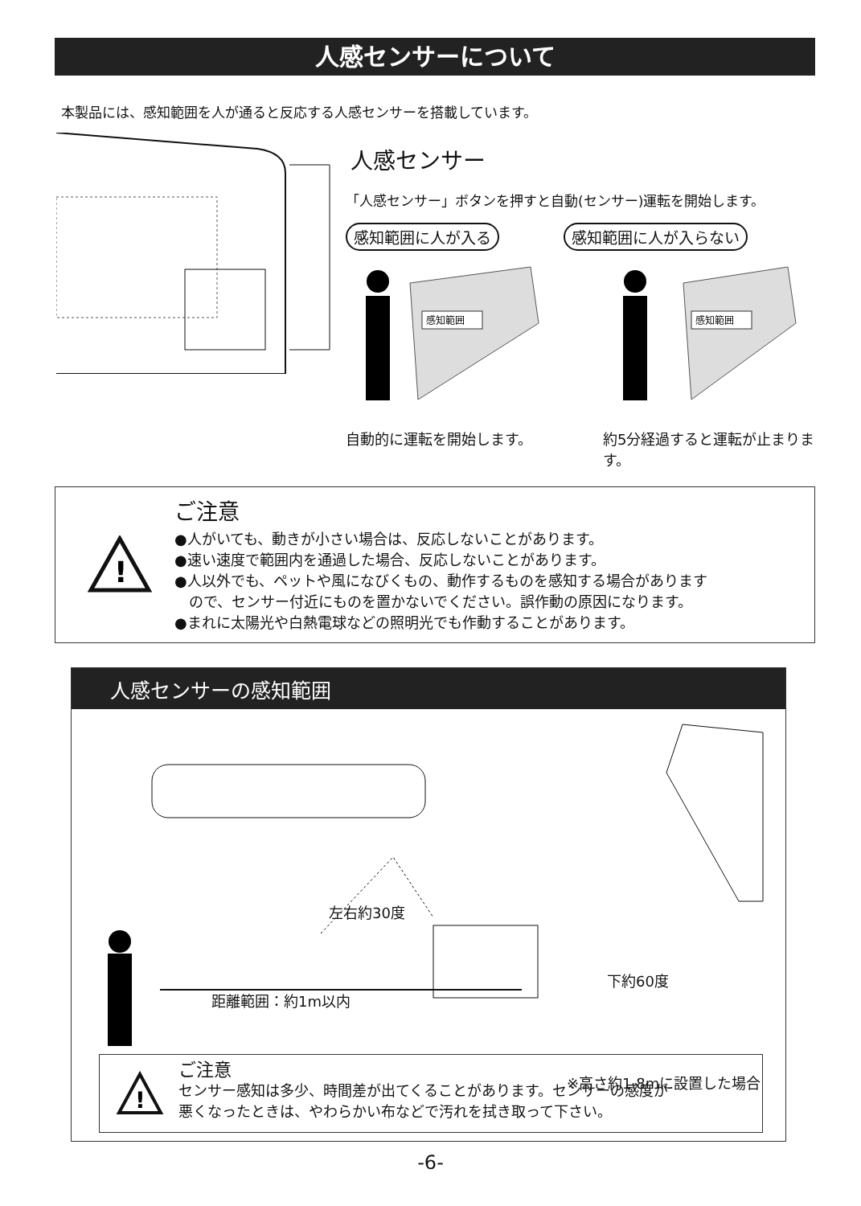人感センサーについて
本製品には、感知範囲を人が通ると反応する人感センサーを搭載しています。
人感センサー
「人感センサー」ボタンを押すと自動(センサー)運転を開始します。
感知範囲に人が入る 感知範囲に人が入らない
感知範囲
自動的に運転を開始します。
感知範囲
約5分経過すると運転が止まります。
!
ご注意
●人がいても、動きが小さい場合は、反応しないことがあります。
●速い速度で範囲内を通過した場合、反応しないことがあります。
●人以外でも、ペットや風になびくもの、動作するものを感知する場合があります
　ので、センサー付近にものを置かないでください。誤作動の原因になります。
●まれに太陽光や白熱電球などの照明光でも作動することがあります。
人感センサーの感知範囲
左右約30度
下約60度
距離範囲：約1m以内
※高さ約1.8mに設置した場合
!
ご注意
センサー感知は多少、時間差が出てくることがあります。センサーの感度が
悪くなったときは、やわらかい布などで汚れを拭き取って下さい。
-6-